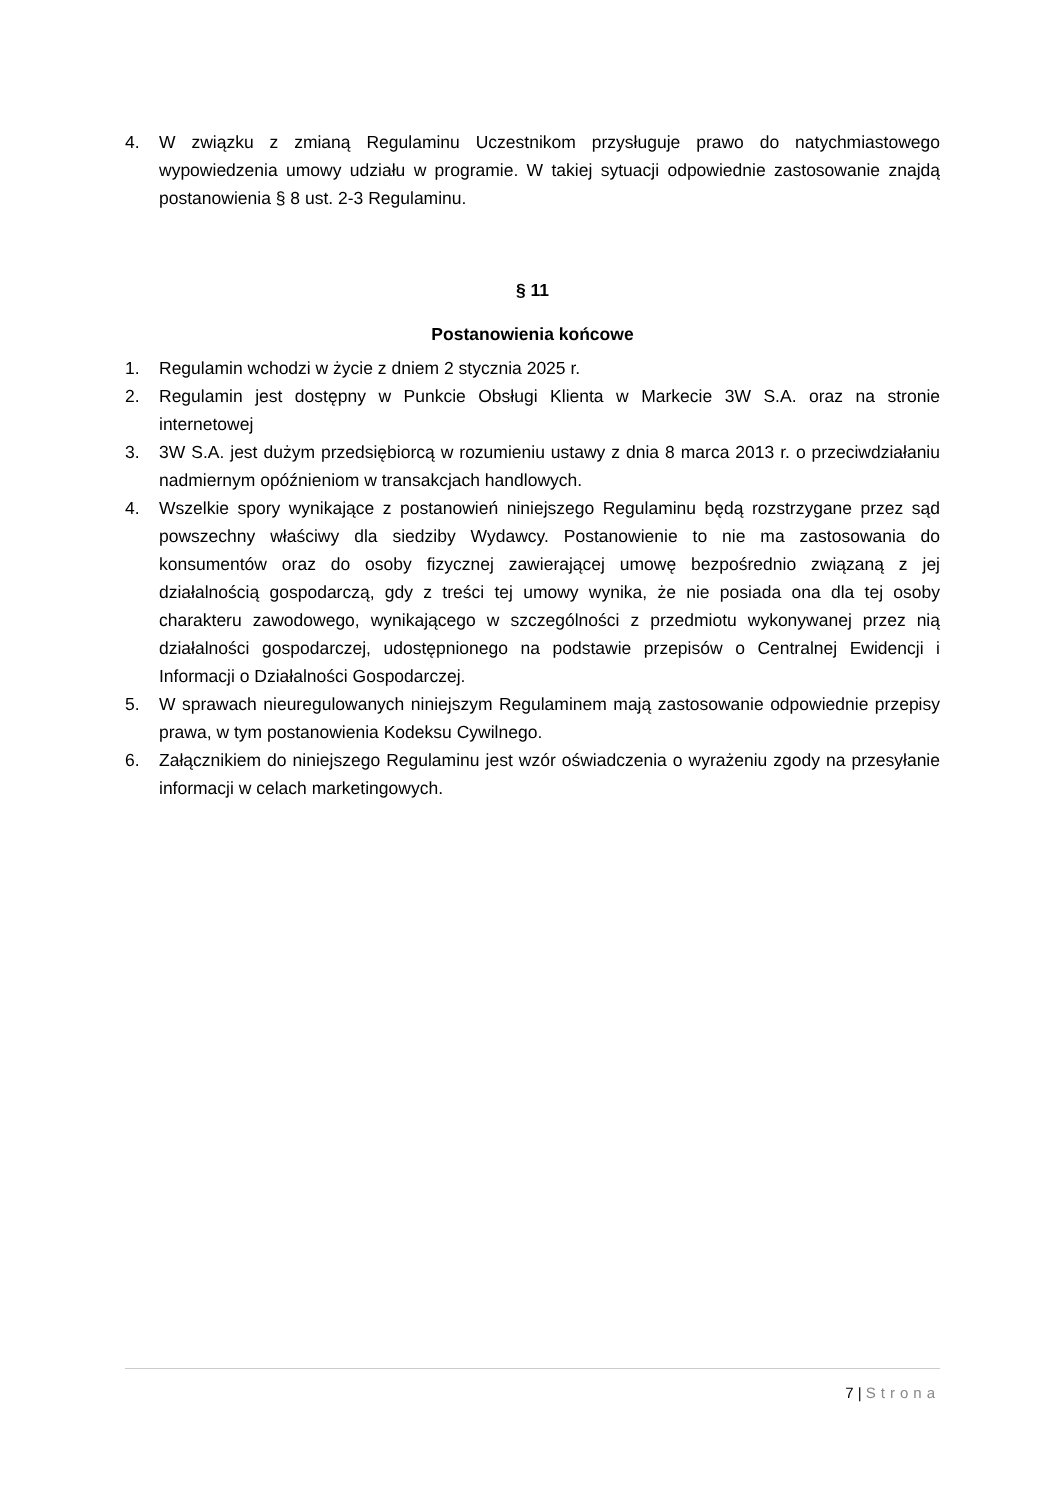4. W związku z zmianą Regulaminu Uczestnikom przysługuje prawo do natychmiastowego wypowiedzenia umowy udziału w programie. W takiej sytuacji odpowiednie zastosowanie znajdą postanowienia § 8 ust. 2-3 Regulaminu.
§ 11
Postanowienia końcowe
1. Regulamin wchodzi w życie z dniem 2 stycznia 2025 r.
2. Regulamin jest dostępny w Punkcie Obsługi Klienta w Markecie 3W S.A. oraz na stronie internetowej
3. 3W S.A. jest dużym przedsiębiorcą w rozumieniu ustawy z dnia 8 marca 2013 r. o przeciwdziałaniu nadmiernym opóźnieniom w transakcjach handlowych.
4. Wszelkie spory wynikające z postanowień niniejszego Regulaminu będą rozstrzygane przez sąd powszechny właściwy dla siedziby Wydawcy. Postanowienie to nie ma zastosowania do konsumentów oraz do osoby fizycznej zawierającej umowę bezpośrednio związaną z jej działalnością gospodarczą, gdy z treści tej umowy wynika, że nie posiada ona dla tej osoby charakteru zawodowego, wynikającego w szczególności z przedmiotu wykonywanej przez nią działalności gospodarczej, udostępnionego na podstawie przepisów o Centralnej Ewidencji i Informacji o Działalności Gospodarczej.
5. W sprawach nieuregulowanych niniejszym Regulaminem mają zastosowanie odpowiednie przepisy prawa, w tym postanowienia Kodeksu Cywilnego.
6. Załącznikiem do niniejszego Regulaminu jest wzór oświadczenia o wyrażeniu zgody na przesyłanie informacji w celach marketingowych.
7 | Strona